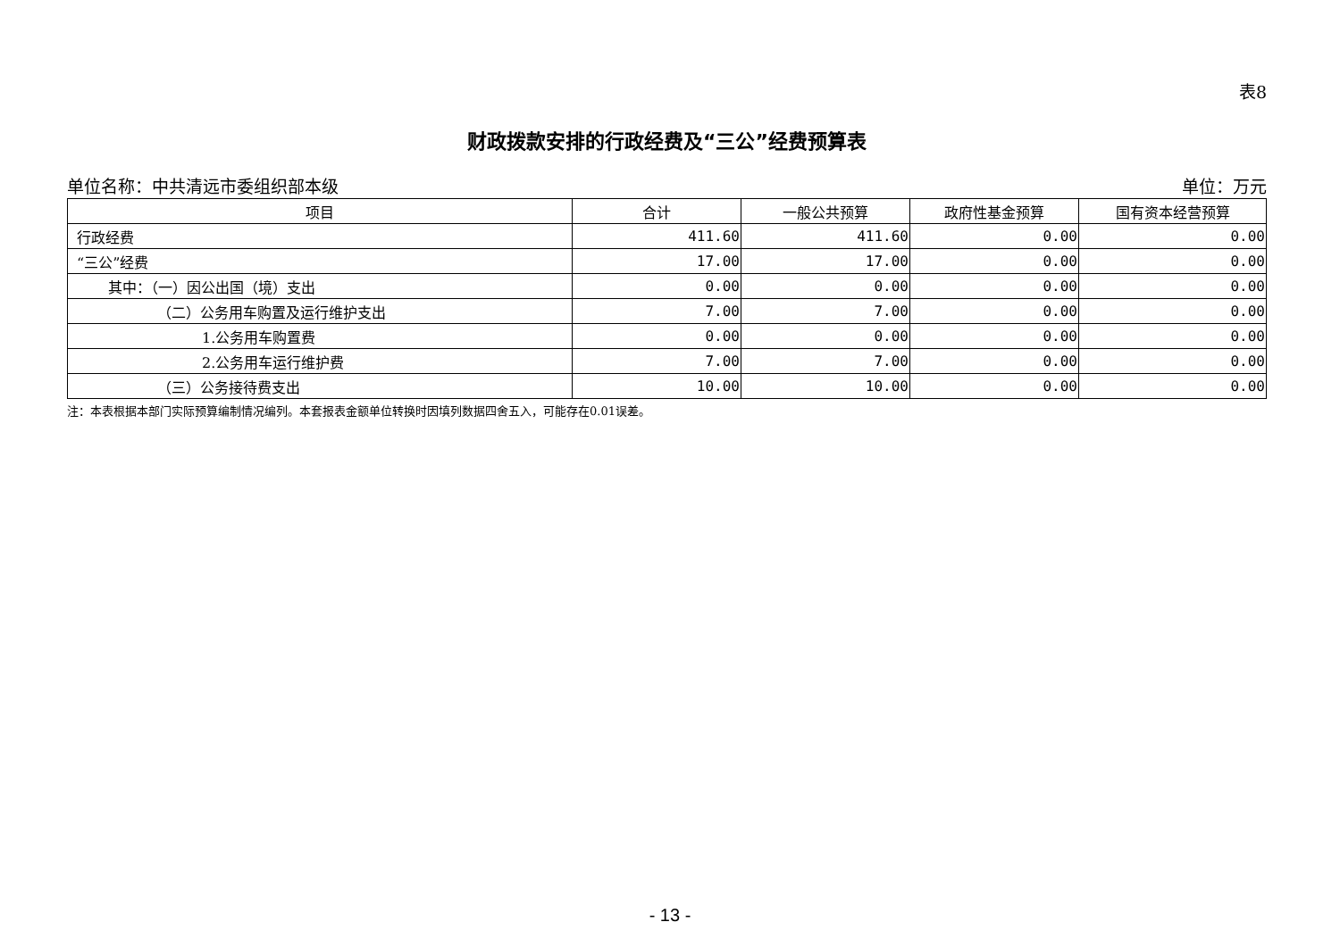表8
财政拨款安排的行政经费及“三公”经费预算表
单位名称：中共清远市委组织部本级 单位：万元
| 项目 | 合计 | 一般公共预算 | 政府性基金预算 | 国有资本经营预算 |
| --- | --- | --- | --- | --- |
| 行政经费 | 411.60 | 411.60 | 0.00 | 0.00 |
| “三公”经费 | 17.00 | 17.00 | 0.00 | 0.00 |
| 其中：（一）因公出国（境）支出 | 0.00 | 0.00 | 0.00 | 0.00 |
| （二）公务用车购置及运行维护支出 | 7.00 | 7.00 | 0.00 | 0.00 |
| 1.公务用车购置费 | 0.00 | 0.00 | 0.00 | 0.00 |
| 2.公务用车运行维护费 | 7.00 | 7.00 | 0.00 | 0.00 |
| （三）公务接待费支出 | 10.00 | 10.00 | 0.00 | 0.00 |
注：本表根据本部门实际预算编制情况编列。本套报表金额单位转换时因填列数据四舍五入，可能存在0.01误差。
- 13 -